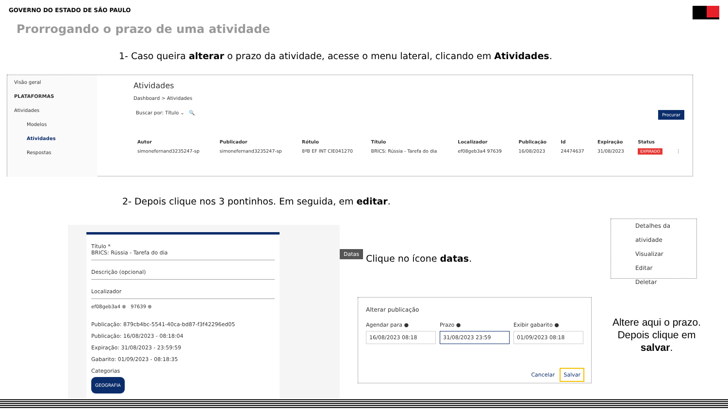GOVERNO DO ESTADO DE SÃO PAULO
Prorrogando o prazo de uma atividade
1- Caso queira alterar o prazo da atividade, acesse o menu lateral, clicando em Atividades.
Visão geral
PLATAFORMAS
Atividades
Modelos
Atividades
Respostas
Atividades
Dashboard > Atividades
Buscar por: Título ⌄ 🔍 Procurar
| Autor | Publicador | Rótulo | Título | Localizador | Publicação | Id | Expiração | Status | |
| --- | --- | --- | --- | --- | --- | --- | --- | --- | --- |
| simonefernand3235247-sp | simonefernand3235247-sp | 8ºB EF INT CIE041270 | BRICS: Rússia - Tarefa do dia | ef08geb3a4 97639 | 16/08/2023 | 24474637 | 31/08/2023 | EXPIRADO | ⋮ |
2- Depois clique nos 3 pontinhos. Em seguida, em editar.
Detalhes da atividade
Visualizar
Editar
Deletar
Título *
BRICS: Rússia - Tarefa do dia
Descrição (opcional)
Localizador
ef08geb3a4 ⊗ 97639 ⊗
Publicação: 879cb4bc-5541-40ca-bd87-f3f42296ed05
Publicação: 16/08/2023 - 08:18:04
Expiração: 31/08/2023 - 23:59:59
Gabarito: 01/09/2023 - 08:18:35
Categorias
GEOGRAFIA
Datas
Clique no ícone datas.
Alterar publicação
Agendar para ●
16/08/2023 08:18
Prazo ●
31/08/2023 23:59
Exibir gabarito ●
01/09/2023 08:18
Cancelar Salvar
Altere aqui o prazo. Depois clique em salvar.